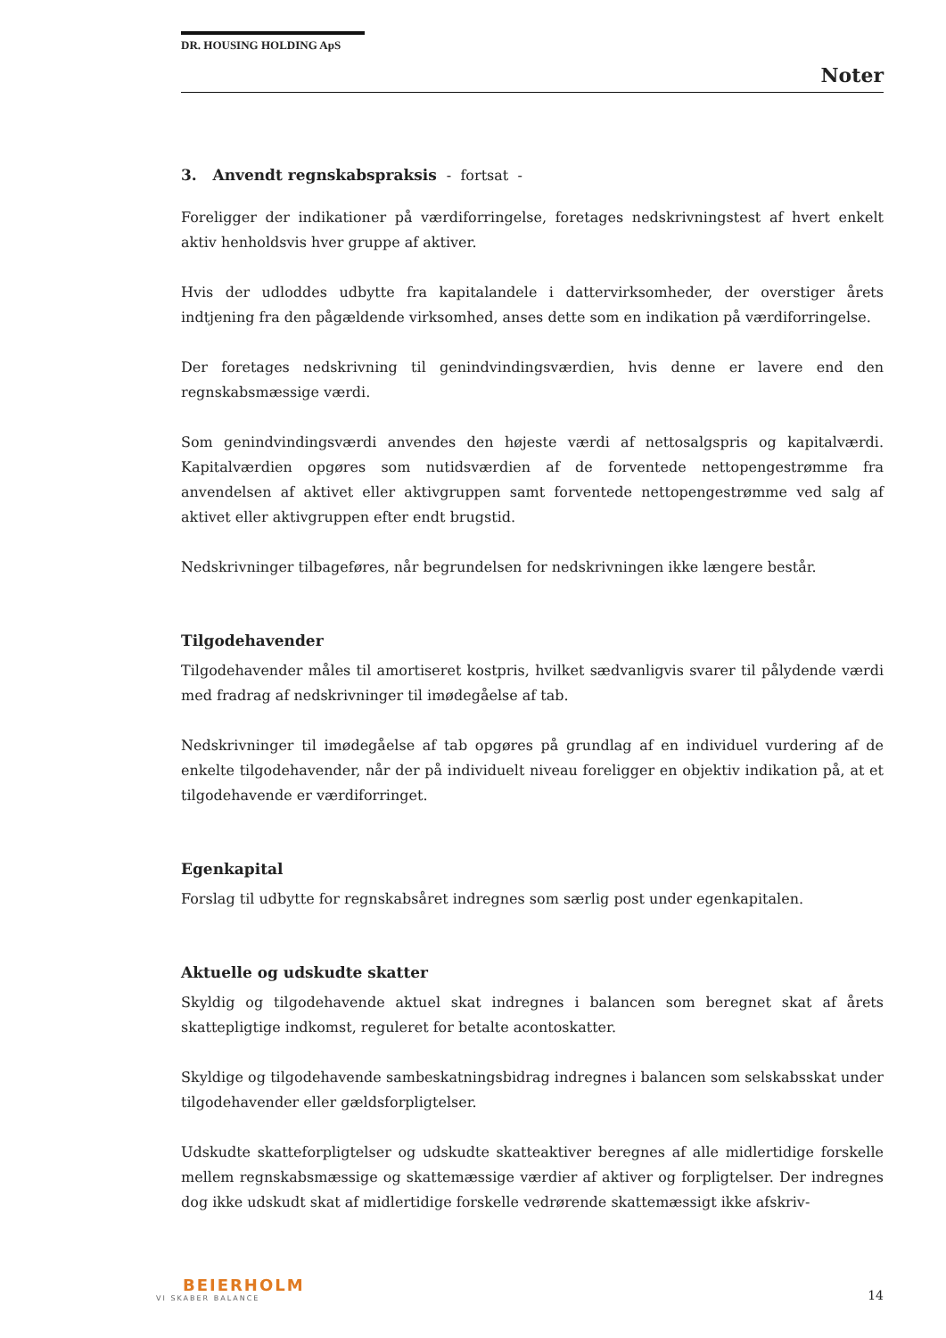DR. HOUSING HOLDING ApS
Noter
3. Anvendt regnskabspraksis - fortsat -
Foreligger der indikationer på værdiforringelse, foretages nedskrivningstest af hvert enkelt aktiv henholdsvis hver gruppe af aktiver.
Hvis der udloddes udbytte fra kapitalandele i dattervirksomheder, der overstiger årets indtjening fra den pågældende virksomhed, anses dette som en indikation på værdiforringelse.
Der foretages nedskrivning til genindvindingsværdien, hvis denne er lavere end den regnskabsmæssige værdi.
Som genindvindingsværdi anvendes den højeste værdi af nettosalgspris og kapitalværdi. Kapitalværdien opgøres som nutidsværdien af de forventede nettopengestrømme fra anvendelsen af aktivet eller aktivgruppen samt forventede nettopengestrømme ved salg af aktivet eller aktivgruppen efter endt brugstid.
Nedskrivninger tilbageføres, når begrundelsen for nedskrivningen ikke længere består.
Tilgodehavender
Tilgodehavender måles til amortiseret kostpris, hvilket sædvanligvis svarer til pålydende værdi med fradrag af nedskrivninger til imødegåelse af tab.
Nedskrivninger til imødegåelse af tab opgøres på grundlag af en individuel vurdering af de enkelte tilgodehavender, når der på individuelt niveau foreligger en objektiv indikation på, at et tilgodehavende er værdiforringet.
Egenkapital
Forslag til udbytte for regnskabsåret indregnes som særlig post under egenkapitalen.
Aktuelle og udskudte skatter
Skyldig og tilgodehavende aktuel skat indregnes i balancen som beregnet skat af årets skattepligtige indkomst, reguleret for betalte acontoskatter.
Skyldige og tilgodehavende sambeskatningsbidrag indregnes i balancen som selskabsskat under tilgodehavender eller gældsforpligtelser.
Udskudte skatteforpligtelser og udskudte skatteaktiver beregnes af alle midlertidige forskelle mellem regnskabsmæssige og skattemæssige værdier af aktiver og forpligtelser. Der indregnes dog ikke udskudt skat af midlertidige forskelle vedrørende skattemæssigt ikke afskriv-
BEIERHOLM
VI SKABER BALANCE
14